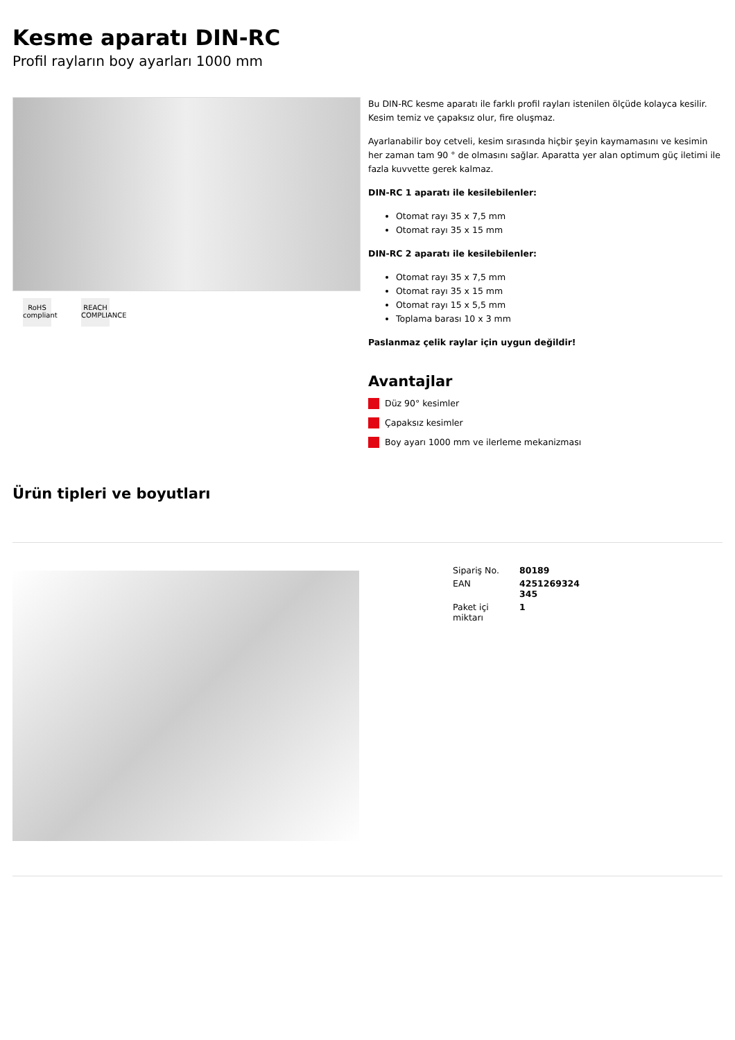Kesme aparatı DIN-RC
Profil rayların boy ayarları 1000 mm
RoHS
compliant
REACH
COMPLIANCE
Bu DIN-RC kesme aparatı ile farklı profil rayları istenilen ölçüde kolayca kesilir. Kesim temiz ve çapaksız olur, fire oluşmaz.
Ayarlanabilir boy cetveli, kesim sırasında hiçbir şeyin kaymamasını ve kesimin her zaman tam 90 ° de olmasını sağlar. Aparatta yer alan optimum güç iletimi ile fazla kuvvette gerek kalmaz.
DIN-RC 1 aparatı ile kesilebilenler:
Otomat rayı 35 x 7,5 mm
Otomat rayı 35 x 15 mm
DIN-RC 2 aparatı ile kesilebilenler:
Otomat rayı 35 x 7,5 mm
Otomat rayı 35 x 15 mm
Otomat rayı 15 x 5,5 mm
Toplama barası 10 x 3 mm
Paslanmaz çelik raylar için uygun değildir!
Avantajlar
Düz 90° kesimler
Çapaksız kesimler
Boy ayarı 1000 mm ve ilerleme mekanizması
Ürün tipleri ve boyutları
| Sipariş No. | 80189 |
| EAN | 4251269324 345 |
| Paket içi miktarı | 1 |